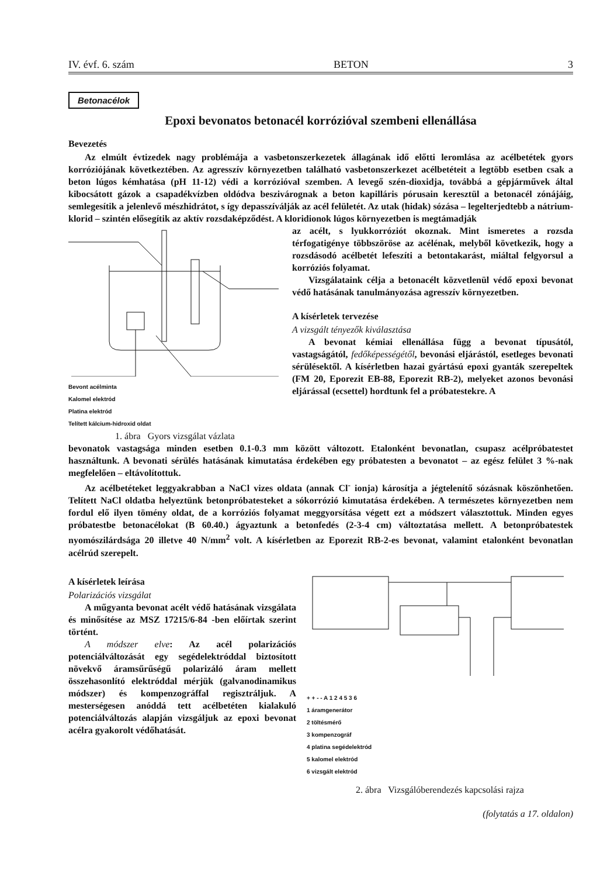IV. évf. 6. szám BETON 3
Betonacélok
Epoxi bevonatos betonacél korrózióval szembeni ellenállása
Bevezetés
Az elmúlt évtizedek nagy problémája a vasbetonszerkezetek állagának idő előtti leromlása az acélbetétek gyors korróziójának következtében. Az agresszív környezetben található vasbetonszerkezet acélbetéteit a legtöbb esetben csak a beton lúgos kémhatása (pH 11-12) védi a korrózióval szemben. A levegő szén-dioxidja, továbbá a gépjárművek által kibocsátott gázok a csapadékvízben oldódva beszivárognak a beton kapilláris pórusain keresztül a betonacél zónájáig, semlegesítik a jelenlevő mészhidrátot, s így depasszíválják az acél felületét. Az utak (hidak) sózása – legelterjedtebb a nátrium-klorid – szintén elősegítik az aktív rozsdaképződést. A kloridionok lúgos környezetben is megtámadják
Bevont acélminta
Kalomel elektród
Platina elektród
Telített kálcium-hidroxid oldat
1. ábra Gyors vizsgálat vázlata
az acélt, s lyukkorróziót okoznak. Mint ismeretes a rozsda térfogatigénye többszöröse az acélénak, melyből következik, hogy a rozsdásodó acélbetét lefeszíti a betontakarást, miáltal felgyorsul a korróziós folyamat.
Vizsgálataink célja a betonacélt közvetlenül védő epoxi bevonat védő hatásának tanulmányozása agresszív környezetben.
A kísérletek tervezése
A vizsgált tényezők kiválasztása
A bevonat kémiai ellenállása függ a bevonat típusától, vastagságától, fedőképességétől, bevonási eljárástól, esetleges bevonati sérülésektől. A kísérletben hazai gyártású epoxi gyanták szerepeltek (FM 20, Eporezit EB-88, Eporezit RB-2), melyeket azonos bevonási eljárással (ecsettel) hordtunk fel a próbatestekre. A
bevonatok vastagsága minden esetben 0.1-0.3 mm között változott. Etalonként bevonatlan, csupasz acélpróbatestet használtunk. A bevonati sérülés hatásának kimutatása érdekében egy próbatesten a bevonatot – az egész felület 3 %-nak megfelelően – eltávolítottuk.
Az acélbetéteket leggyakrabban a NaCl vizes oldata (annak Cl<sup>-</sup> ionja) károsítja a jégtelenítő sózásnak köszönhetően. Telített NaCl oldatba helyeztünk betonpróbatesteket a sókorrózió kimutatása érdekében. A természetes környezetben nem fordul elő ilyen tömény oldat, de a korróziós folyamat meggyorsítása végett ezt a módszert választottuk. Minden egyes próbatestbe betonacélokat (B 60.40.) ágyaztunk a betonfedés (2-3-4 cm) változtatása mellett. A betonpróbatestek nyomószilárdsága 20 illetve 40 N/mm<sup>2</sup> volt. A kísérletben az Eporezit RB-2-es bevonat, valamint etalonként bevonatlan acélrúd szerepelt.
A kísérletek leírása
Polarizációs vizsgálat
A műgyanta bevonat acélt védő hatásának vizsgálata és minősítése az MSZ 17215/6-84 -ben előírtak szerint történt.
A módszer elve: Az acél polarizációs potenciálváltozását egy segédelektróddal biztosított növekvő áramsűrűségű polarizáló áram mellett összehasonlító elektróddal mérjük (galvanodinamikus módszer) és kompenzográffal regisztráljuk. A mesterségesen anóddá tett acélbetéten kialakuló potenciálváltozás alapján vizsgáljuk az epoxi bevonat acélra gyakorolt védőhatását.
+ + - - A 1 2 4 5 3 6
1 áramgenerátor
2 töltésmérő
3 kompenzográf
4 platina segédelektród
5 kalomel elektród
6 vizsgált elektród
2. ábra Vizsgálóberendezés kapcsolási rajza
(folytatás a 17. oldalon)